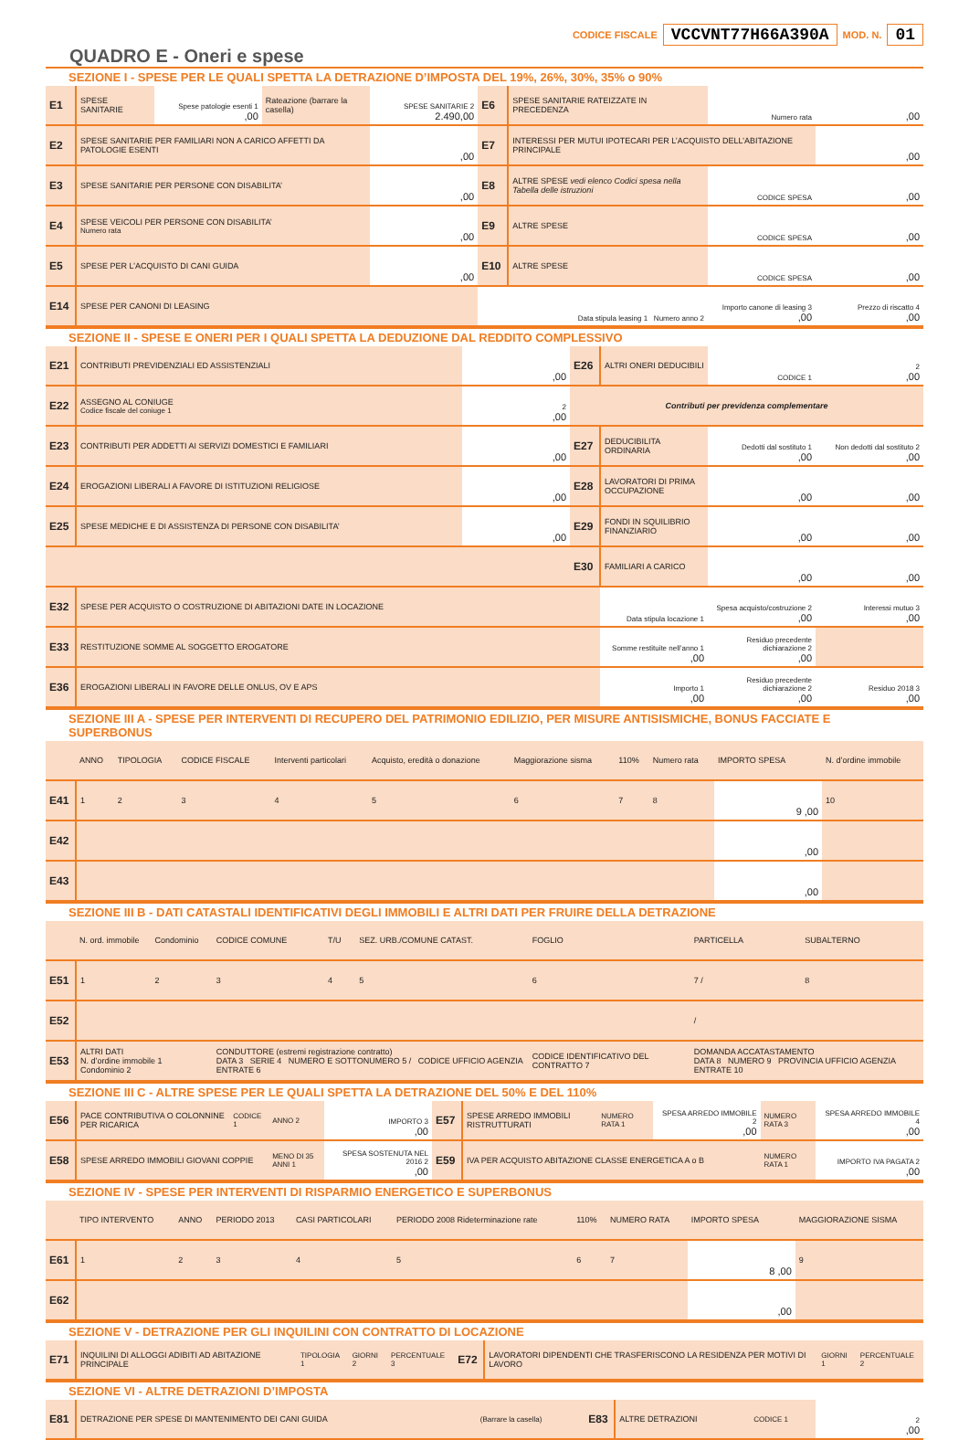CODICE FISCALE VCCVNT77H66A390A MOD. N. 01
QUADRO E - Oneri e spese
SEZIONE I - SPESE PER LE QUALI SPETTA LA DETRAZIONE D’IMPOSTA DEL 19%, 26%, 30%, 35% o 90%
| E1 | SPESE SANITARIE | Spese patologie esenti 1 ,00 | Rateazione (barrare la casella) | SPESE SANITARIE 2 2.490,00 | E6 | SPESE SANITARIE RATEIZZATE IN PRECEDENZA | Numero rata | ,00 |
| E2 | SPESE SANITARIE PER FAMILIARI NON A CARICO AFFETTI DA PATOLOGIE ESENTI | | | ,00 | E7 | INTERESSI PER MUTUI IPOTECARI PER L’ACQUISTO DELL’ABITAZIONE PRINCIPALE | | ,00 |
| E3 | SPESE SANITARIE PER PERSONE CON DISABILITA’ | | | ,00 | E8 | ALTRE SPESE vedi elenco Codici spesa nella Tabella delle istruzioni | CODICE SPESA | ,00 |
| E4 | SPESE VEICOLI PER PERSONE CON DISABILITA’ Numero rata | | | ,00 | E9 | ALTRE SPESE | CODICE SPESA | ,00 |
| E5 | SPESE PER L’ACQUISTO DI CANI GUIDA | | | ,00 | E10 | ALTRE SPESE | CODICE SPESA | ,00 |
| E14 | SPESE PER CANONI DI LEASING | | | | Data stipula leasing 1 Numero anno 2 | | Importo canone di leasing 3 ,00 | Prezzo di riscatto 4 ,00 |
SEZIONE II - SPESE E ONERI PER I QUALI SPETTA LA DEDUZIONE DAL REDDITO COMPLESSIVO
| E21 | CONTRIBUTI PREVIDENZIALI ED ASSISTENZIALI | ,00 | E26 | ALTRI ONERI DEDUCIBILI | CODICE 1 | 2 ,00 |
| E22 | ASSEGNO AL CONIUGE Codice fiscale del coniuge 1 | 2 ,00 | Contributi per previdenza complementare | | | |
| E23 | CONTRIBUTI PER ADDETTI AI SERVIZI DOMESTICI E FAMILIARI | ,00 | E27 | DEDUCIBILITA ORDINARIA | Dedotti dal sostituto 1 ,00 | Non dedotti dal sostituto 2 ,00 |
| E24 | EROGAZIONI LIBERALI A FAVORE DI ISTITUZIONI RELIGIOSE | ,00 | E28 | LAVORATORI DI PRIMA OCCUPAZIONE | ,00 | ,00 |
| E25 | SPESE MEDICHE E DI ASSISTENZA DI PERSONE CON DISABILITA’ | ,00 | E29 | FONDI IN SQUILIBRIO FINANZIARIO | ,00 | ,00 |
| | | | E30 | FAMILIARI A CARICO | ,00 | ,00 |
| E32 | SPESE PER ACQUISTO O COSTRUZIONE DI ABITAZIONI DATE IN LOCAZIONE | | | Data stipula locazione 1 | Spesa acquisto/costruzione 2 ,00 | Interessi mutuo 3 ,00 |
| E33 | RESTITUZIONE SOMME AL SOGGETTO EROGATORE | | | Somme restituite nell’anno 1 ,00 | Residuo precedente dichiarazione 2 ,00 | |
| E36 | EROGAZIONI LIBERALI IN FAVORE DELLE ONLUS, OV E APS | | | Importo 1 ,00 | Residuo precedente dichiarazione 2 ,00 | Residuo 2018 3 ,00 |
SEZIONE III A - SPESE PER INTERVENTI DI RECUPERO DEL PATRIMONIO EDILIZIO, PER MISURE ANTISISMICHE, BONUS FACCIATE E SUPERBONUS
| | ANNO | TIPOLOGIA | CODICE FISCALE | Interventi particolari | Acquisto, eredità o donazione | Maggiorazione sisma | 110% | Numero rata | IMPORTO SPESA | N. d’ordine immobile |
| E41 | 1 | 2 | 3 | 4 | 5 | 6 | 7 | 8 | 9 ,00 | 10 |
| E42 | | | | | | | | | ,00 | |
| E43 | | | | | | | | | ,00 | |
SEZIONE III B - DATI CATASTALI IDENTIFICATIVI DEGLI IMMOBILI E ALTRI DATI PER FRUIRE DELLA DETRAZIONE
| | N. ord. immobile | Condominio | CODICE COMUNE | T/U | SEZ. URB./COMUNE CATAST. | FOGLIO | PARTICELLA | SUBALTERNO |
| E51 | 1 | 2 | 3 | 4 | 5 | 6 | 7 / | 8 |
| E52 | | | | | | | / | |
| E53 | ALTRI DATI N. d’ordine immobile 1 Condominio 2 | | CONDUTTORE (estremi registrazione contratto) DATA 3 SERIE 4 NUMERO E SOTTONUMERO 5 / CODICE UFFICIO AGENZIA ENTRATE 6 | | | CODICE IDENTIFICATIVO DEL CONTRATTO 7 | DOMANDA ACCATASTAMENTO DATA 8 NUMERO 9 PROVINCIA UFFICIO AGENZIA ENTRATE 10 | |
SEZIONE III C - ALTRE SPESE PER LE QUALI SPETTA LA DETRAZIONE DEL 50% E DEL 110%
| E56 | PACE CONTRIBUTIVA O COLONNINE PER RICARICA | CODICE 1 | ANNO 2 | IMPORTO 3 ,00 | E57 | SPESE ARREDO IMMOBILI RISTRUTTURATI | NUMERO RATA 1 | SPESA ARREDO IMMOBILE 2 ,00 | NUMERO RATA 3 | SPESA ARREDO IMMOBILE 4 ,00 |
| E58 | SPESE ARREDO IMMOBILI GIOVANI COPPIE | | MENO DI 35 ANNI 1 | SPESA SOSTENUTA NEL 2016 2 ,00 | E59 | IVA PER ACQUISTO ABITAZIONE CLASSE ENERGETICA A o B | | | NUMERO RATA 1 | IMPORTO IVA PAGATA 2 ,00 |
SEZIONE IV - SPESE PER INTERVENTI DI RISPARMIO ENERGETICO E SUPERBONUS
| | TIPO INTERVENTO | ANNO | PERIODO 2013 | CASI PARTICOLARI | PERIODO 2008 Rideterminazione rate | 110% | NUMERO RATA | IMPORTO SPESA | MAGGIORAZIONE SISMA |
| E61 | 1 | 2 | 3 | 4 | 5 | 6 | 7 | 8 ,00 | 9 |
| E62 | | | | | | | | ,00 | |
SEZIONE V - DETRAZIONE PER GLI INQUILINI CON CONTRATTO DI LOCAZIONE
| E71 | INQUILINI DI ALLOGGI ADIBITI AD ABITAZIONE PRINCIPALE | TIPOLOGIA 1 | GIORNI 2 | PERCENTUALE 3 | E72 | LAVORATORI DIPENDENTI CHE TRASFERISCONO LA RESIDENZA PER MOTIVI DI LAVORO | GIORNI 1 | PERCENTUALE 2 |
SEZIONE VI - ALTRE DETRAZIONI D’IMPOSTA
| E81 | DETRAZIONE PER SPESE DI MANTENIMENTO DEI CANI GUIDA | (Barrare la casella) | E83 | ALTRE DETRAZIONI | CODICE 1 | 2 ,00 |